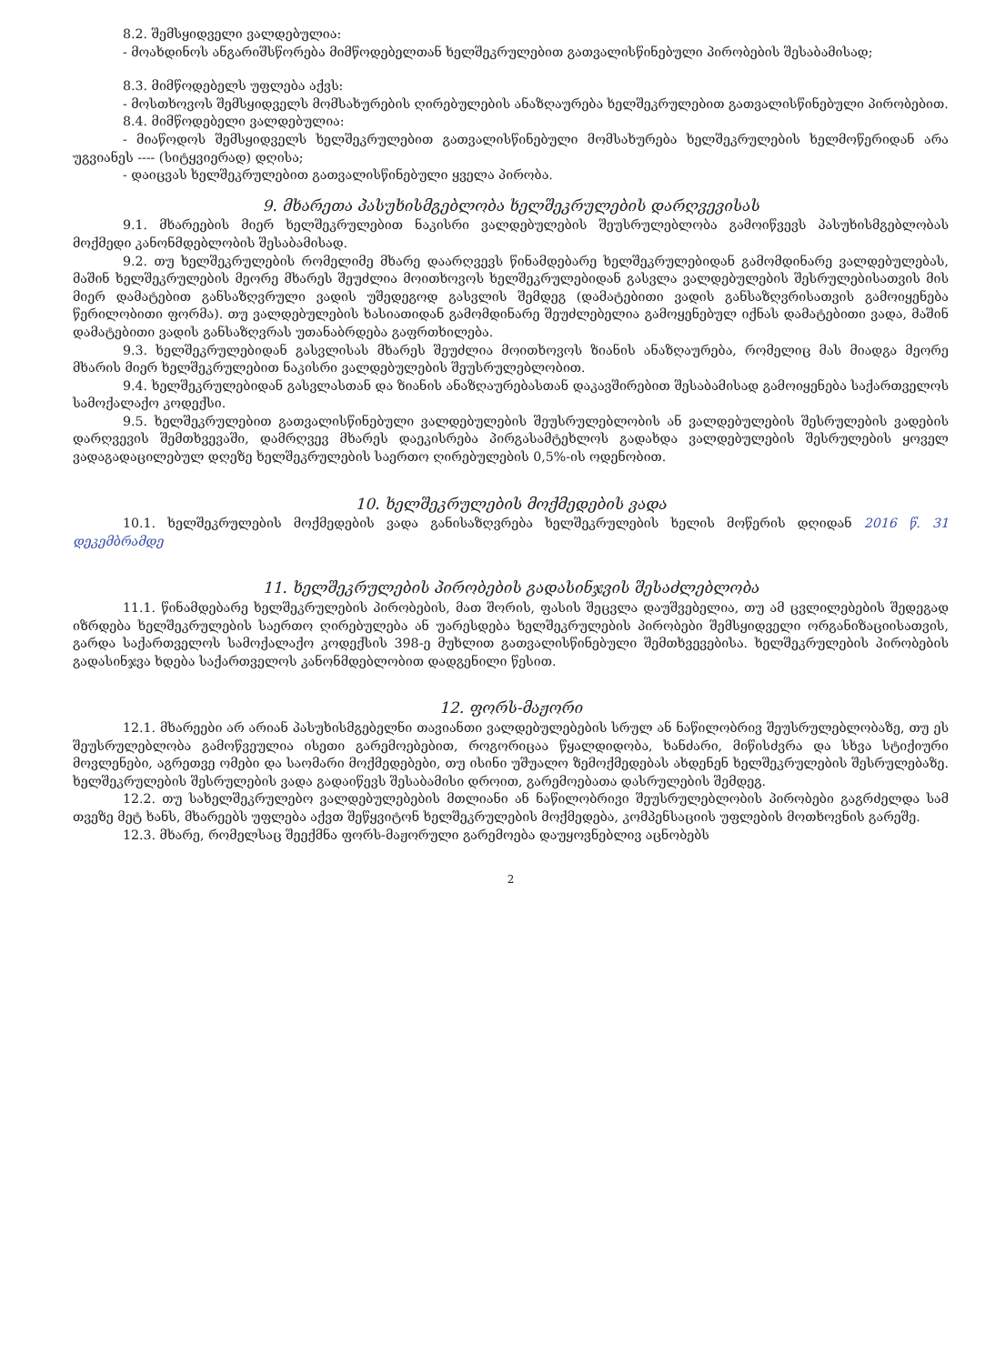8.2. შემსყიდველი ვალდებულია:
- მოახდინოს ანგარიშსწორება მიმწოდებელთან ხელშეკრულებით გათვალისწინებული პირობების შესაბამისად;
8.3. მიმწოდებელს უფლება აქვს:
- მოსთხოვოს შემსყიდველს მომსახურების ღირებულების ანაზღაურება ხელშეკრულებით გათვალისწინებული პირობებით.
8.4. მიმწოდებელი ვალდებულია:
- მიაწოდოს შემსყიდველს ხელშეკრულებით გათვალისწინებული მომსახურება ხელშეკრულების ხელმოწერიდან არა უგვიანეს ---- (სიტყვიერად) დღისა;
- დაიცვას ხელშეკრულებით გათვალისწინებული ყველა პირობა.
9. მხარეთა პასუხისმგებლობა ხელშეკრულების დარღვევისას
9.1. მხარეების მიერ ხელშეკრულებით ნაკისრი ვალდებულების შეუსრულებლობა გამოიწვევს პასუხისმგებლობას მოქმედი კანონმდებლობის შესაბამისად.
9.2. თუ ხელშეკრულების რომელიმე მხარე დაარღვევს წინამდებარე ხელშეკრულებიდან გამომდინარე ვალდებულებას, მაშინ ხელშეკრულების მეორე მხარეს შეუძლია მოითხოვოს ხელშეკრულებიდან გასვლა ვალდებულების შესრულებისათვის მის მიერ დამატებით განსაზღვრული ვადის უშედეგოდ გასვლის შემდეგ (დამატებითი ვადის განსაზღვრისათვის გამოიყენება წერილობითი ფორმა). თუ ვალდებულების ხასიათიდან გამომდინარე შეუძლებელია გამოყენებულ იქნას დამატებითი ვადა, მაშინ დამატებითი ვადის განსაზღვრას უთანაბრდება გაფრთხილება.
9.3. ხელშეკრულებიდან გასვლისას მხარეს შეუძლია მოითხოვოს ზიანის ანაზღაურება, რომელიც მას მიადგა მეორე მხარის მიერ ხელშეკრულებით ნაკისრი ვალდებულების შეუსრულებლობით.
9.4. ხელშეკრულებიდან გასვლასთან და ზიანის ანაზღაურებასთან დაკავშირებით შესაბამისად გამოიყენება საქართველოს სამოქალაქო კოდექსი.
9.5. ხელშეკრულებით გათვალისწინებული ვალდებულების შეუსრულებლობის ან ვალდებულების შესრულების ვადების დარღვევის შემთხვევაში, დამრღვევ მხარეს დაეკისრება პირგასამტეხლოს გადახდა ვალდებულების შესრულების ყოველ ვადაგადაცილებულ დღეზე ხელშეკრულების საერთო ღირებულების 0,5%-ის ოდენობით.
10. ხელშეკრულების მოქმედების ვადა
10.1. ხელშეკრულების მოქმედების ვადა განისაზღვრება ხელშეკრულების ხელის მოწერის დღიდან 2016 წ. 31 დეკემბრამდე
11. ხელშეკრულების პირობების გადასინჯვის შესაძლებლობა
11.1. წინამდებარე ხელშეკრულების პირობების, მათ შორის, ფასის შეცვლა დაუშვებელია, თუ ამ ცვლილებების შედეგად იზრდება ხელშეკრულების საერთო ღირებულება ან უარესდება ხელშეკრულების პირობები შემსყიდველი ორგანიზაციისათვის, გარდა საქართველოს სამოქალაქო კოდექსის 398-ე მუხლით გათვალისწინებული შემთხვევებისა. ხელშეკრულების პირობების გადასინჯვა ხდება საქართველოს კანონმდებლობით დადგენილი წესით.
12. ფორს-მაჟორი
12.1. მხარეები არ არიან პასუხისმგებელნი თავიანთი ვალდებულებების სრულ ან ნაწილობრივ შეუსრულებლობაზე, თუ ეს შეუსრულებლობა გამოწვეულია ისეთი გარემოებებით, როგორიცაა წყალდიდობა, ხანძარი, მიწისძვრა და სხვა სტიქიური მოვლენები, აგრეთვე ომები და საომარი მოქმედებები, თუ ისინი უშუალო ზემოქმედებას ახდენენ ხელშეკრულების შესრულებაზე. ხელშეკრულების შესრულების ვადა გადაიწევს შესაბამისი დროით, გარემოებათა დასრულების შემდეგ.
12.2. თუ სახელშეკრულებო ვალდებულებების მთლიანი ან ნაწილობრივი შეუსრულებლობის პირობები გაგრძელდა სამ თვეზე მეტ ხანს, მხარეებს უფლება აქვთ შეწყვიტონ ხელშეკრულების მოქმედება, კომპენსაციის უფლების მოთხოვნის გარეშე.
12.3. მხარე, რომელსაც შეექმნა ფორს-მაჟორული გარემოება დაუყოვნებლივ აცნობებს
2